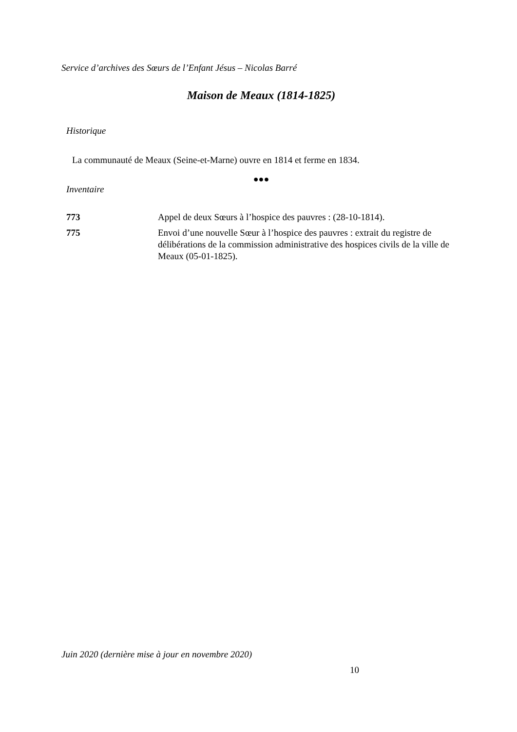Service d’archives des Sœurs de l’Enfant Jésus – Nicolas Barré
Maison de Meaux (1814-1825)
Historique
La communauté de Meaux (Seine-et-Marne) ouvre en 1814 et ferme en 1834.
●●●
Inventaire
| 773 | Appel de deux Sœurs à l’hospice des pauvres : (28-10-1814). |
| 775 | Envoi d’une nouvelle Sœur à l’hospice des pauvres : extrait du registre de délibérations de la commission administrative des hospices civils de la ville de Meaux (05-01-1825). |
Juin 2020 (dernière mise à jour en novembre 2020)
10